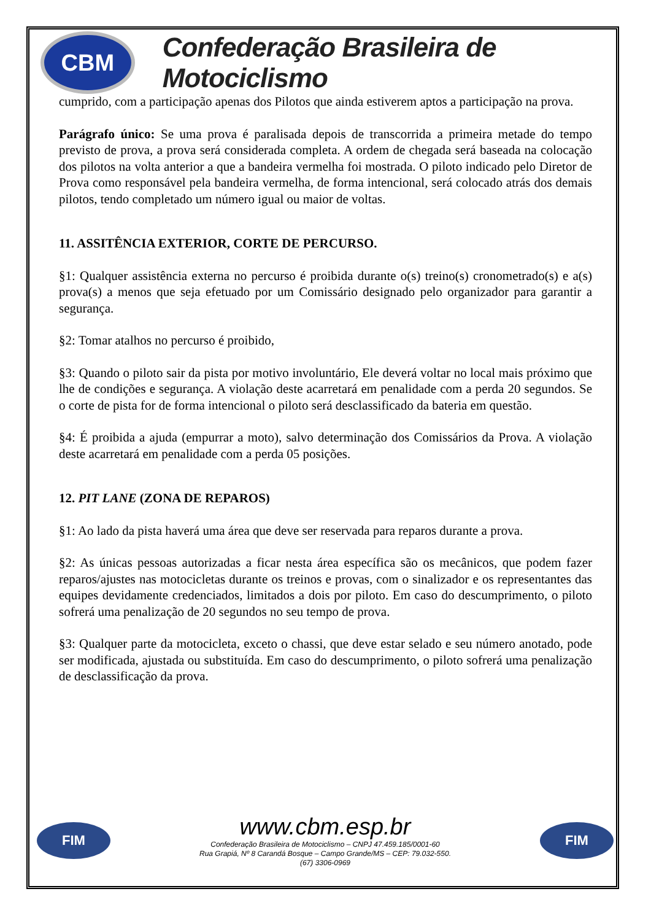CBM
Confederação Brasileira de Motociclismo
cumprido, com a participação apenas dos Pilotos que ainda estiverem aptos a participação na prova.
Parágrafo único: Se uma prova é paralisada depois de transcorrida a primeira metade do tempo previsto de prova, a prova será considerada completa. A ordem de chegada será baseada na colocação dos pilotos na volta anterior a que a bandeira vermelha foi mostrada. O piloto indicado pelo Diretor de Prova como responsável pela bandeira vermelha, de forma intencional, será colocado atrás dos demais pilotos, tendo completado um número igual ou maior de voltas.
11. ASSITÊNCIA EXTERIOR, CORTE DE PERCURSO.
§1: Qualquer assistência externa no percurso é proibida durante o(s) treino(s) cronometrado(s) e a(s) prova(s) a menos que seja efetuado por um Comissário designado pelo organizador para garantir a segurança.
§2: Tomar atalhos no percurso é proibido,
§3: Quando o piloto sair da pista por motivo involuntário, Ele deverá voltar no local mais próximo que lhe de condições e segurança. A violação deste acarretará em penalidade com a perda 20 segundos. Se o corte de pista for de forma intencional o piloto será desclassificado da bateria em questão.
§4: É proibida a ajuda (empurrar a moto), salvo determinação dos Comissários da Prova. A violação deste acarretará em penalidade com a perda 05 posições.
12. PIT LANE (ZONA DE REPAROS)
§1: Ao lado da pista haverá uma área que deve ser reservada para reparos durante a prova.
§2: As únicas pessoas autorizadas a ficar nesta área específica são os mecânicos, que podem fazer reparos/ajustes nas motocicletas durante os treinos e provas, com o sinalizador e os representantes das equipes devidamente credenciados, limitados a dois por piloto. Em caso do descumprimento, o piloto sofrerá uma penalização de 20 segundos no seu tempo de prova.
§3: Qualquer parte da motocicleta, exceto o chassi, que deve estar selado e seu número anotado, pode ser modificada, ajustada ou substituída. Em caso do descumprimento, o piloto sofrerá uma penalização de desclassificação da prova.
FIM
www.cbm.esp.br
Confederação Brasileira de Motociclismo – CNPJ 47.459.185/0001-60
Rua Grapiá, Nº 8 Carandá Bosque – Campo Grande/MS – CEP: 79.032-550.
(67) 3306-0969
FIM